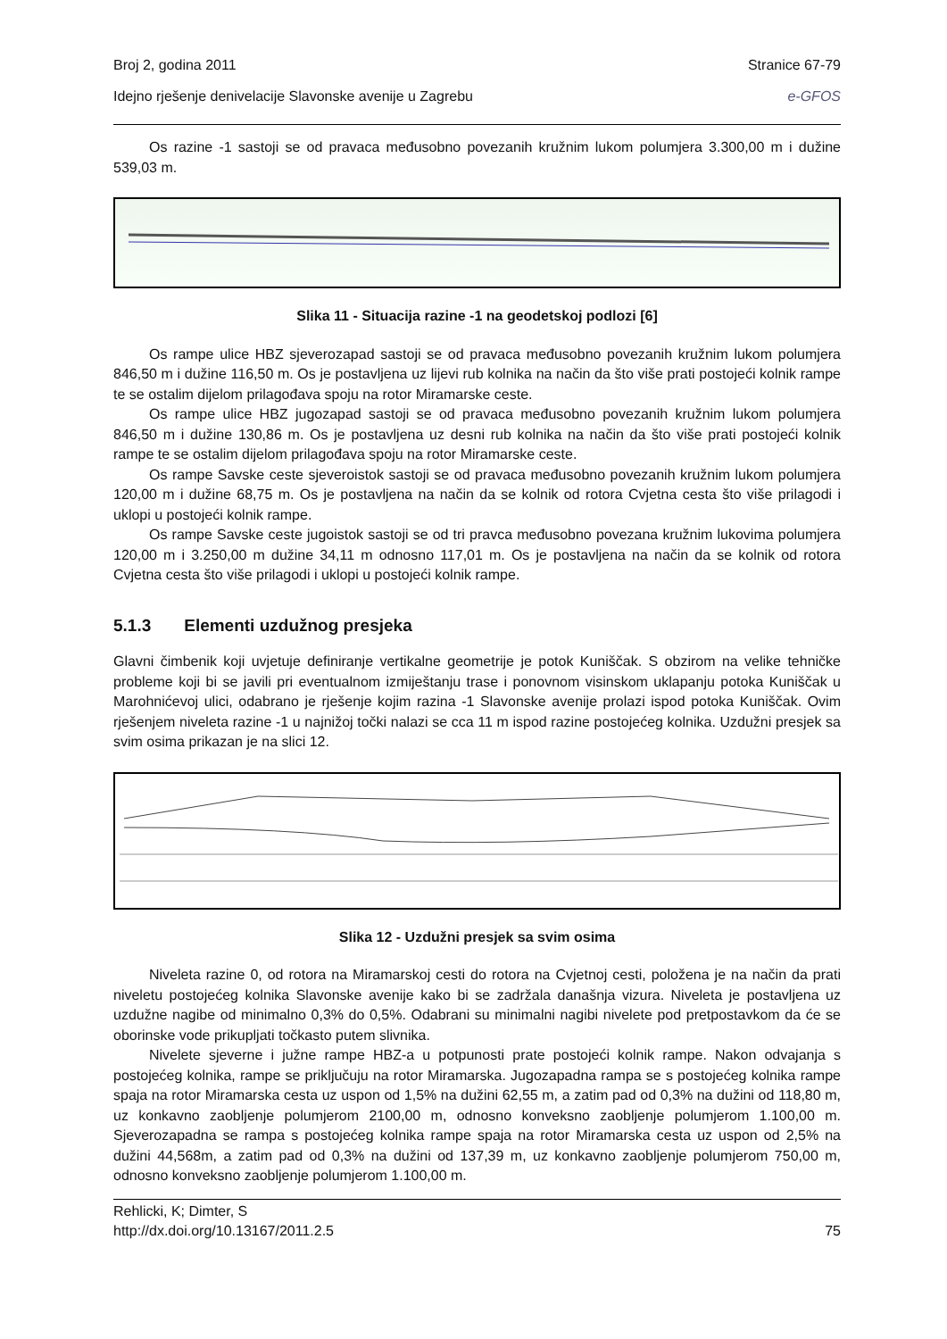Broj 2, godina 2011 Stranice 67-79
Idejno rješenje denivelacije Slavonske avenije u Zagrebu e-GFOS
Os razine -1 sastoji se od pravaca međusobno povezanih kružnim lukom polumjera 3.300,00 m i dužine 539,03 m.
Slika 11 - Situacija razine -1 na geodetskoj podlozi [6]
Os rampe ulice HBZ sjeverozapad sastoji se od pravaca međusobno povezanih kružnim lukom polumjera 846,50 m i dužine 116,50 m. Os je postavljena uz lijevi rub kolnika na način da što više prati postojeći kolnik rampe te se ostalim dijelom prilagođava spoju na rotor Miramarske ceste.
Os rampe ulice HBZ jugozapad sastoji se od pravaca međusobno povezanih kružnim lukom polumjera 846,50 m i dužine 130,86 m. Os je postavljena uz desni rub kolnika na način da što više prati postojeći kolnik rampe te se ostalim dijelom prilagođava spoju na rotor Miramarske ceste.
Os rampe Savske ceste sjeveroistok sastoji se od pravaca međusobno povezanih kružnim lukom polumjera 120,00 m i dužine 68,75 m. Os je postavljena na način da se kolnik od rotora Cvjetna cesta što više prilagodi i uklopi u postojeći kolnik rampe.
Os rampe Savske ceste jugoistok sastoji se od tri pravca međusobno povezana kružnim lukovima polumjera 120,00 m i 3.250,00 m dužine 34,11 m odnosno 117,01 m. Os je postavljena na način da se kolnik od rotora Cvjetna cesta što više prilagodi i uklopi u postojeći kolnik rampe.
5.1.3 Elementi uzdužnog presjeka
Glavni čimbenik koji uvjetuje definiranje vertikalne geometrije je potok Kuniščak. S obzirom na velike tehničke probleme koji bi se javili pri eventualnom izmiještanju trase i ponovnom visinskom uklapanju potoka Kuniščak u Marohnićevoj ulici, odabrano je rješenje kojim razina -1 Slavonske avenije prolazi ispod potoka Kuniščak. Ovim rješenjem niveleta razine -1 u najnižoj točki nalazi se cca 11 m ispod razine postojećeg kolnika. Uzdužni presjek sa svim osima prikazan je na slici 12.
Slika 12 - Uzdužni presjek sa svim osima
Niveleta razine 0, od rotora na Miramarskoj cesti do rotora na Cvjetnoj cesti, položena je na način da prati niveletu postojećeg kolnika Slavonske avenije kako bi se zadržala današnja vizura. Niveleta je postavljena uz uzdužne nagibe od minimalno 0,3% do 0,5%. Odabrani su minimalni nagibi nivelete pod pretpostavkom da će se oborinske vode prikupljati točkasto putem slivnika.
Nivelete sjeverne i južne rampe HBZ-a u potpunosti prate postojeći kolnik rampe. Nakon odvajanja s postojećeg kolnika, rampe se priključuju na rotor Miramarska. Jugozapadna rampa se s postojećeg kolnika rampe spaja na rotor Miramarska cesta uz uspon od 1,5% na dužini 62,55 m, a zatim pad od 0,3% na dužini od 118,80 m, uz konkavno zaobljenje polumjerom 2100,00 m, odnosno konveksno zaobljenje polumjerom 1.100,00 m. Sjeverozapadna se rampa s postojećeg kolnika rampe spaja na rotor Miramarska cesta uz uspon od 2,5% na dužini 44,568m, a zatim pad od 0,3% na dužini od 137,39 m, uz konkavno zaobljenje polumjerom 750,00 m, odnosno konveksno zaobljenje polumjerom 1.100,00 m.
Rehlicki, K; Dimter, S
http://dx.doi.org/10.13167/2011.2.5 75